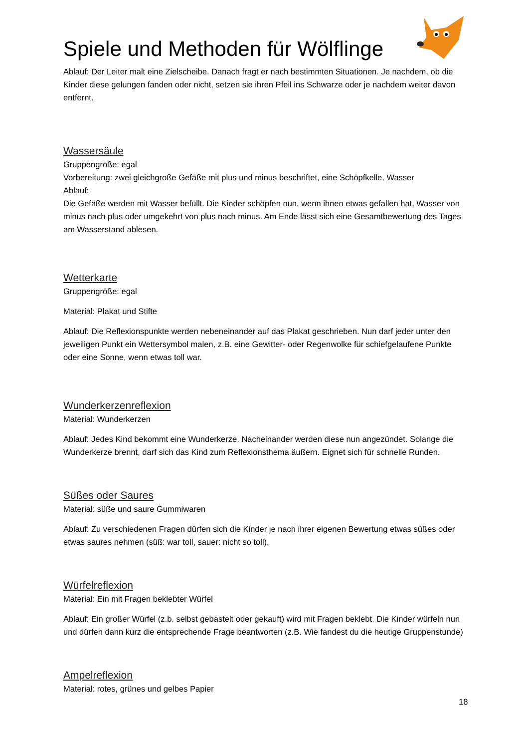Spiele und Methoden für Wölflinge
Ablauf: Der Leiter malt eine Zielscheibe. Danach fragt er nach bestimmten Situationen. Je nachdem, ob die Kinder diese gelungen fanden oder nicht, setzen sie ihren Pfeil ins Schwarze oder je nachdem weiter davon entfernt.
Wassersäule
Gruppengröße: egal
Vorbereitung: zwei gleichgroße Gefäße mit plus und minus beschriftet, eine Schöpfkelle, Wasser
Ablauf:
Die Gefäße werden mit Wasser befüllt. Die Kinder schöpfen nun, wenn ihnen etwas gefallen hat, Wasser von minus nach plus oder umgekehrt von plus nach minus. Am Ende lässt sich eine Gesamtbewertung des Tages am Wasserstand ablesen.
Wetterkarte
Gruppengröße: egal
Material: Plakat und Stifte
Ablauf: Die Reflexionspunkte werden nebeneinander auf das Plakat geschrieben. Nun darf jeder unter den jeweiligen Punkt ein Wettersymbol malen, z.B. eine Gewitter- oder Regenwolke für schiefgelaufene Punkte oder eine Sonne, wenn etwas toll war.
Wunderkerzenreflexion
Material: Wunderkerzen
Ablauf: Jedes Kind bekommt eine Wunderkerze. Nacheinander werden diese nun angezündet. Solange die Wunderkerze brennt, darf sich das Kind zum Reflexionsthema äußern. Eignet sich für schnelle Runden.
Süßes oder Saures
Material: süße und saure Gummiwaren
Ablauf: Zu verschiedenen Fragen dürfen sich die Kinder je nach ihrer eigenen Bewertung etwas süßes oder etwas saures nehmen (süß: war toll, sauer: nicht so toll).
Würfelreflexion
Material: Ein mit Fragen beklebter Würfel
Ablauf: Ein großer Würfel (z.b. selbst gebastelt oder gekauft) wird mit Fragen beklebt. Die Kinder würfeln nun und dürfen dann kurz die entsprechende Frage beantworten (z.B. Wie fandest du die heutige Gruppenstunde)
Ampelreflexion
Material: rotes, grünes und gelbes Papier
18